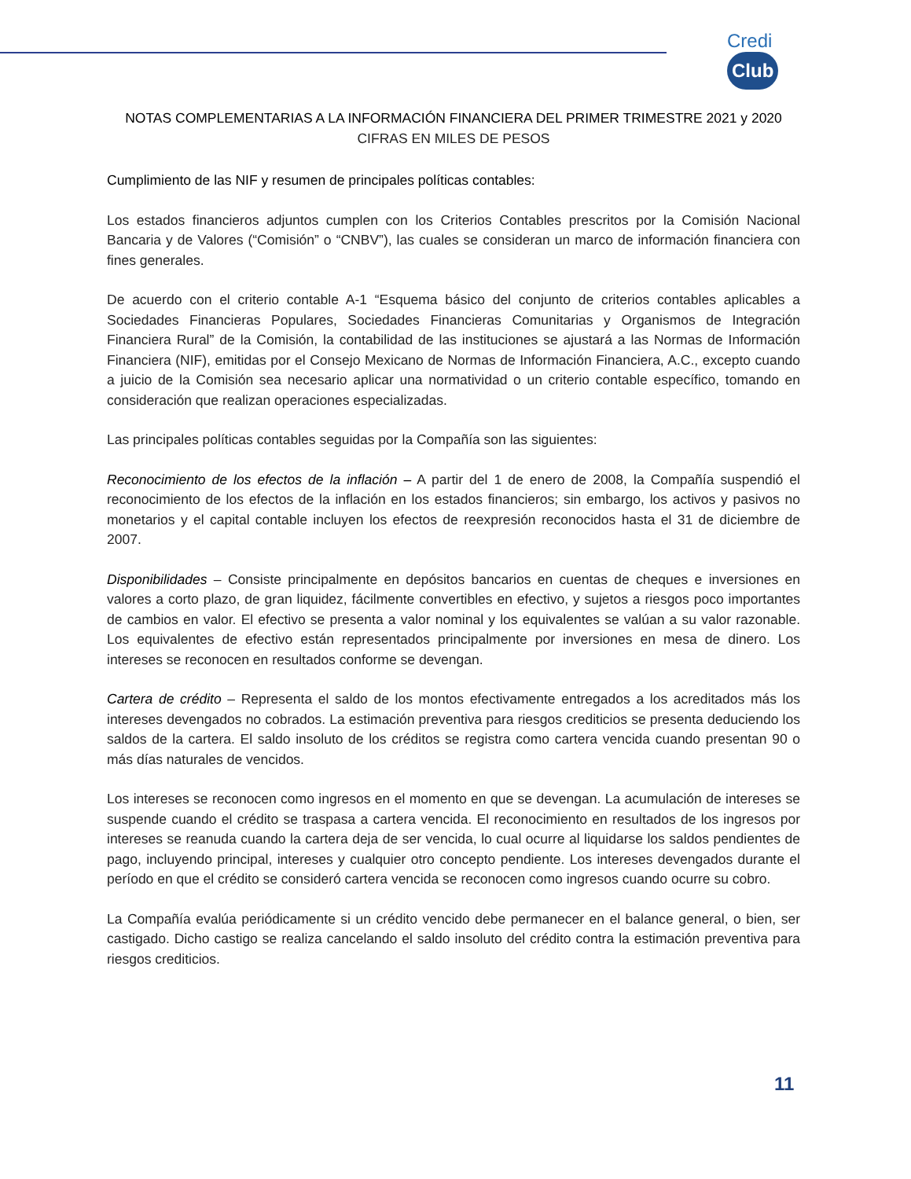Credi Club
NOTAS COMPLEMENTARIAS A LA INFORMACIÓN FINANCIERA DEL PRIMER TRIMESTRE 2021 y 2020
CIFRAS EN MILES DE PESOS
Cumplimiento de las NIF y resumen de principales políticas contables:
Los estados financieros adjuntos cumplen con los Criterios Contables prescritos por la Comisión Nacional Bancaria y de Valores (“Comisión” o “CNBV”), las cuales se consideran un marco de información financiera con fines generales.
De acuerdo con el criterio contable A-1 “Esquema básico del conjunto de criterios contables aplicables a Sociedades Financieras Populares, Sociedades Financieras Comunitarias y Organismos de Integración Financiera Rural” de la Comisión, la contabilidad de las instituciones se ajustará a las Normas de Información Financiera (NIF), emitidas por el Consejo Mexicano de Normas de Información Financiera, A.C., excepto cuando a juicio de la Comisión sea necesario aplicar una normatividad o un criterio contable específico, tomando en consideración que realizan operaciones especializadas.
Las principales políticas contables seguidas por la Compañía son las siguientes:
Reconocimiento de los efectos de la inflación – A partir del 1 de enero de 2008, la Compañía suspendió el reconocimiento de los efectos de la inflación en los estados financieros; sin embargo, los activos y pasivos no monetarios y el capital contable incluyen los efectos de reexpresión reconocidos hasta el 31 de diciembre de 2007.
Disponibilidades – Consiste principalmente en depósitos bancarios en cuentas de cheques e inversiones en valores a corto plazo, de gran liquidez, fácilmente convertibles en efectivo, y sujetos a riesgos poco importantes de cambios en valor. El efectivo se presenta a valor nominal y los equivalentes se valúan a su valor razonable. Los equivalentes de efectivo están representados principalmente por inversiones en mesa de dinero. Los intereses se reconocen en resultados conforme se devengan.
Cartera de crédito – Representa el saldo de los montos efectivamente entregados a los acreditados más los intereses devengados no cobrados. La estimación preventiva para riesgos crediticios se presenta deduciendo los saldos de la cartera. El saldo insoluto de los créditos se registra como cartera vencida cuando presentan 90 o más días naturales de vencidos.
Los intereses se reconocen como ingresos en el momento en que se devengan. La acumulación de intereses se suspende cuando el crédito se traspasa a cartera vencida. El reconocimiento en resultados de los ingresos por intereses se reanuda cuando la cartera deja de ser vencida, lo cual ocurre al liquidarse los saldos pendientes de pago, incluyendo principal, intereses y cualquier otro concepto pendiente. Los intereses devengados durante el período en que el crédito se consideró cartera vencida se reconocen como ingresos cuando ocurre su cobro.
La Compañía evalúa periódicamente si un crédito vencido debe permanecer en el balance general, o bien, ser castigado. Dicho castigo se realiza cancelando el saldo insoluto del crédito contra la estimación preventiva para riesgos crediticios.
11